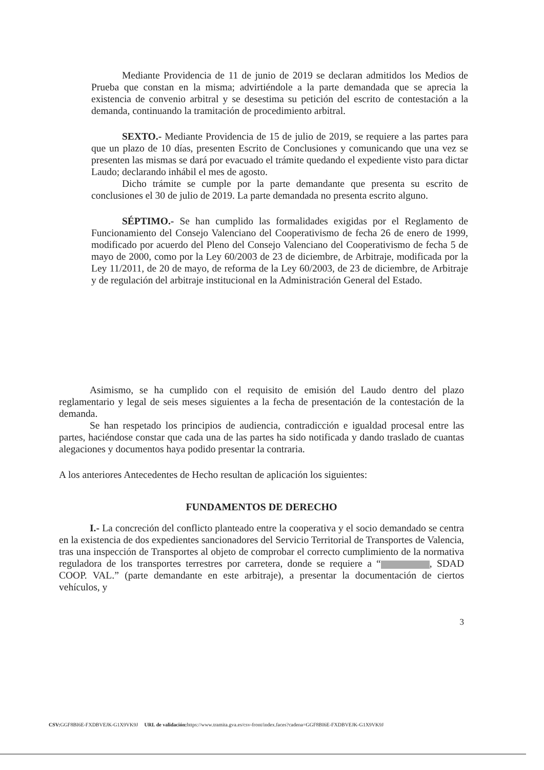Mediante Providencia de 11 de junio de 2019 se declaran admitidos los Medios de Prueba que constan en la misma; advirtiéndole a la parte demandada que se aprecia la existencia de convenio arbitral y se desestima su petición del escrito de contestación a la demanda, continuando la tramitación de procedimiento arbitral.
SEXTO.- Mediante Providencia de 15 de julio de 2019, se requiere a las partes para que un plazo de 10 días, presenten Escrito de Conclusiones y comunicando que una vez se presenten las mismas se dará por evacuado el trámite quedando el expediente visto para dictar Laudo; declarando inhábil el mes de agosto.
Dicho trámite se cumple por la parte demandante que presenta su escrito de conclusiones el 30 de julio de 2019. La parte demandada no presenta escrito alguno.
SÉPTIMO.- Se han cumplido las formalidades exigidas por el Reglamento de Funcionamiento del Consejo Valenciano del Cooperativismo de fecha 26 de enero de 1999, modificado por acuerdo del Pleno del Consejo Valenciano del Cooperativismo de fecha 5 de mayo de 2000, como por la Ley 60/2003 de 23 de diciembre, de Arbitraje, modificada por la Ley 11/2011, de 20 de mayo, de reforma de la Ley 60/2003, de 23 de diciembre, de Arbitraje y de regulación del arbitraje institucional en la Administración General del Estado.
Asimismo, se ha cumplido con el requisito de emisión del Laudo dentro del plazo reglamentario y legal de seis meses siguientes a la fecha de presentación de la contestación de la demanda.
Se han respetado los principios de audiencia, contradicción e igualdad procesal entre las partes, haciéndose constar que cada una de las partes ha sido notificada y dando traslado de cuantas alegaciones y documentos haya podido presentar la contraria.
A los anteriores Antecedentes de Hecho resultan de aplicación los siguientes:
FUNDAMENTOS DE DERECHO
I.- La concreción del conflicto planteado entre la cooperativa y el socio demandado se centra en la existencia de dos expedientes sancionadores del Servicio Territorial de Transportes de Valencia, tras una inspección de Transportes al objeto de comprobar el correcto cumplimiento de la normativa reguladora de los transportes terrestres por carretera, donde se requiere a “ , SDAD COOP. VAL.” (parte demandante en este arbitraje), a presentar la documentación de ciertos vehículos, y
3
CSV: GGF8BI6E-FXDBVEJK-G1X9VK9J URL de validación: https://www.tramita.gva.es/csv-front/index.faces?cadena=GGF8BI6E-FXDBVEJK-G1X9VK9J